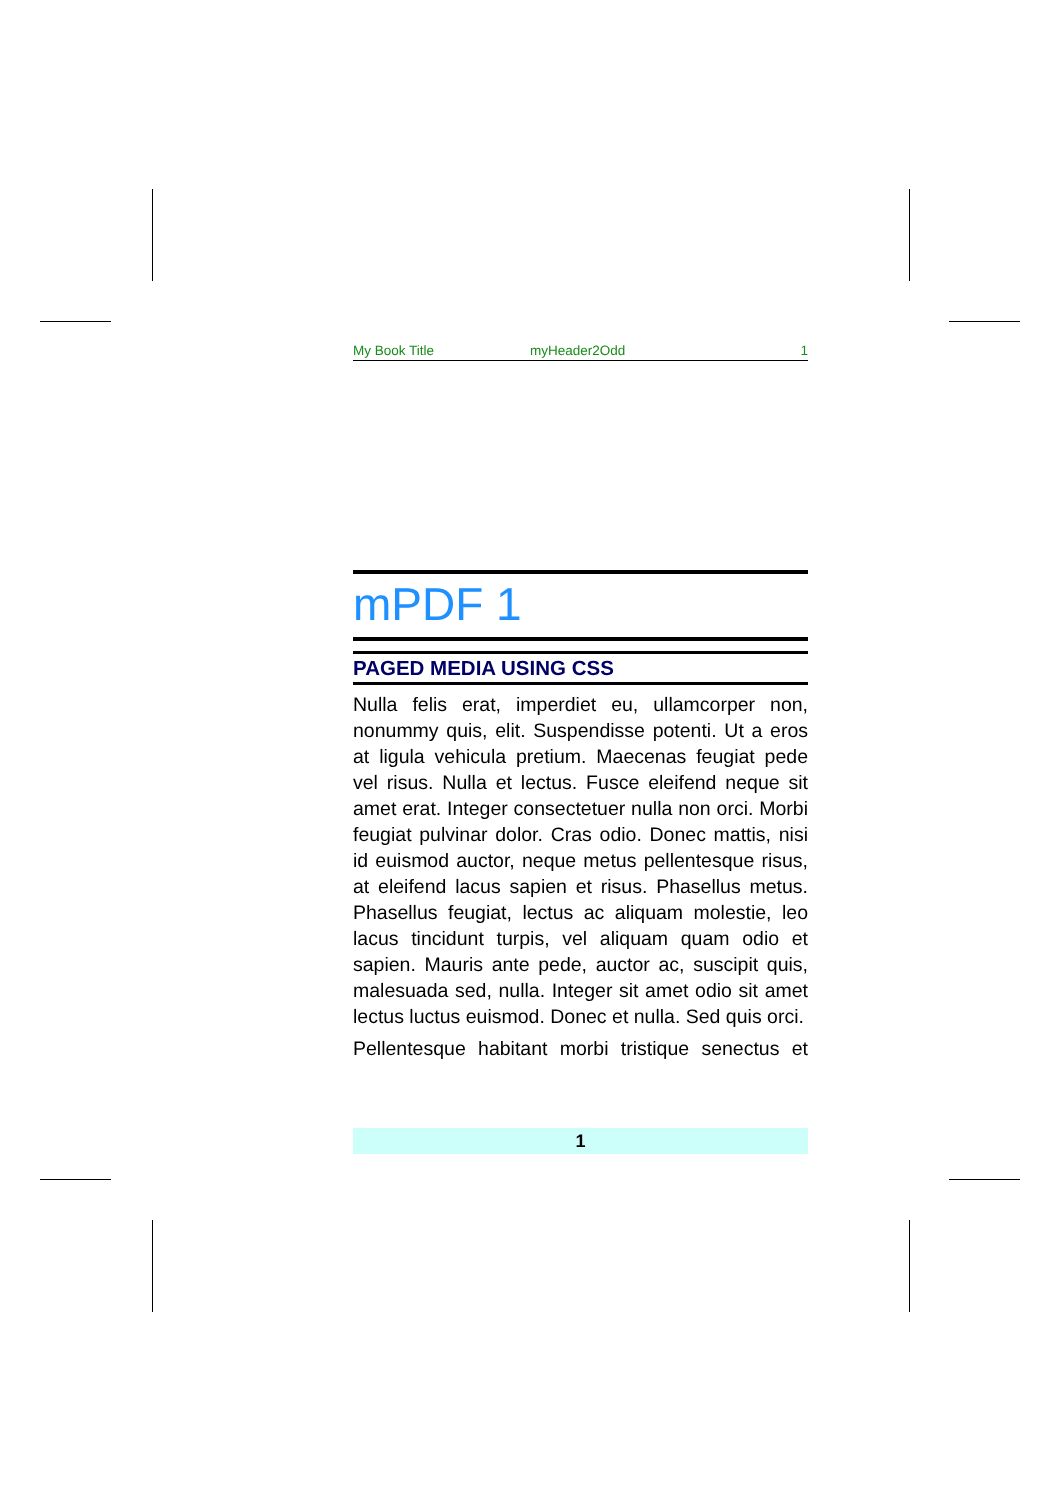My Book Title myHeader2Odd 1
mPDF 1
PAGED MEDIA USING CSS
Nulla felis erat, imperdiet eu, ullamcorper non, nonummy quis, elit. Suspendisse potenti. Ut a eros at ligula vehicula pretium. Maecenas feugiat pede vel risus. Nulla et lectus. Fusce eleifend neque sit amet erat. Integer consectetuer nulla non orci. Morbi feugiat pulvinar dolor. Cras odio. Donec mattis, nisi id euismod auctor, neque metus pellentesque risus, at eleifend lacus sapien et risus. Phasellus metus. Phasellus feugiat, lectus ac aliquam molestie, leo lacus tincidunt turpis, vel aliquam quam odio et sapien. Mauris ante pede, auctor ac, suscipit quis, malesuada sed, nulla. Integer sit amet odio sit amet lectus luctus euismod. Donec et nulla. Sed quis orci.
Pellentesque habitant morbi tristique senectus et
1